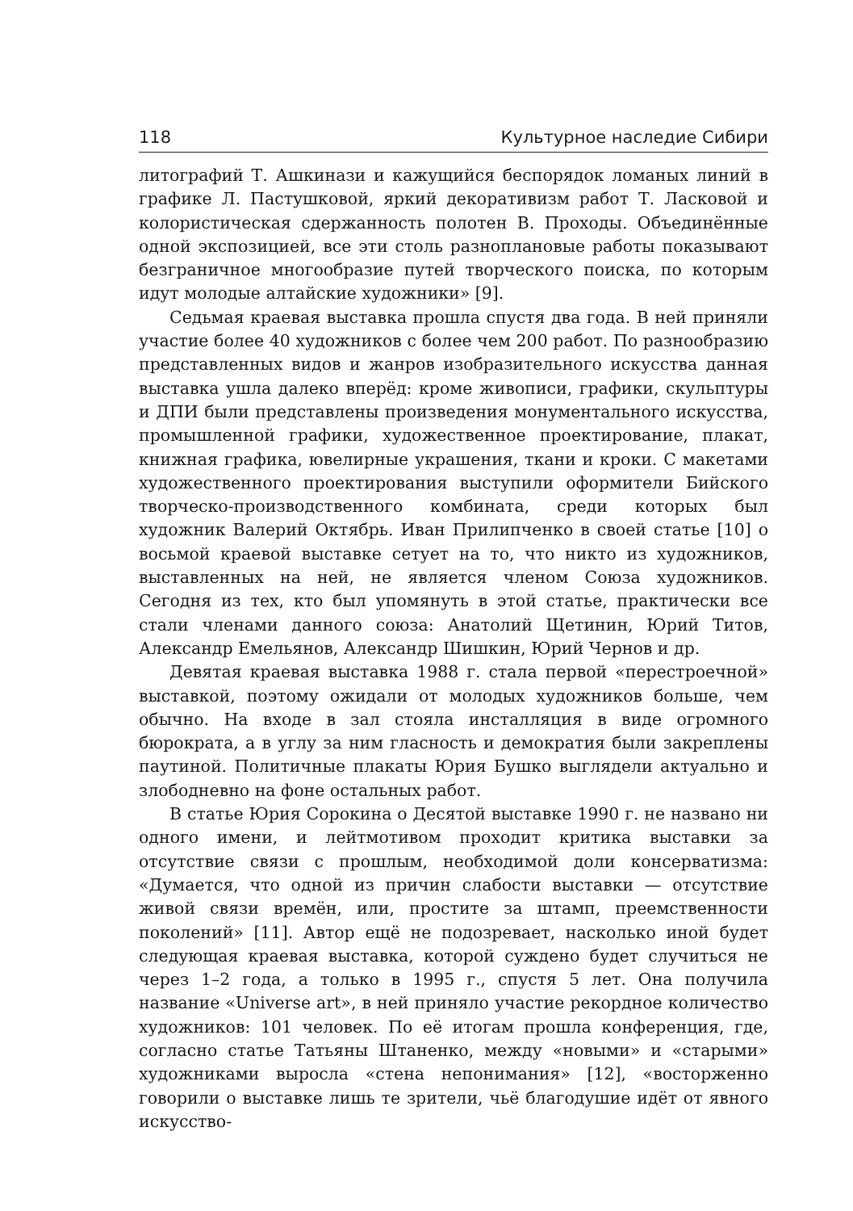118 Культурное наследие Сибири
литографий Т. Ашкинази и кажущийся беспорядок ломаных линий в графике Л. Пастушковой, яркий декоративизм работ Т. Ласковой и колористическая сдержанность полотен В. Проходы. Объединённые одной экспозицией, все эти столь разноплановые работы показывают безграничное многообразие путей творческого поиска, по которым идут молодые алтайские художники» [9].
Седьмая краевая выставка прошла спустя два года. В ней приняли участие более 40 художников с более чем 200 работ. По разнообразию представленных видов и жанров изобразительного искусства данная выставка ушла далеко вперёд: кроме живописи, графики, скульптуры и ДПИ были представлены произведения монументального искусства, промышленной графики, художественное проектирование, плакат, книжная графика, ювелирные украшения, ткани и кроки. С макетами художественного проектирования выступили оформители Бийского творческо-производственного комбината, среди которых был художник Валерий Октябрь. Иван Прилипченко в своей статье [10] о восьмой краевой выставке сетует на то, что никто из художников, выставленных на ней, не является членом Союза художников. Сегодня из тех, кто был упомянуть в этой статье, практически все стали членами данного союза: Анатолий Щетинин, Юрий Титов, Александр Емельянов, Александр Шишкин, Юрий Чернов и др.
Девятая краевая выставка 1988 г. стала первой «перестроечной» выставкой, поэтому ожидали от молодых художников больше, чем обычно. На входе в зал стояла инсталляция в виде огромного бюрократа, а в углу за ним гласность и демократия были закреплены паутиной. Политичные плакаты Юрия Бушко выглядели актуально и злободневно на фоне остальных работ.
В статье Юрия Сорокина о Десятой выставке 1990 г. не названо ни одного имени, и лейтмотивом проходит критика выставки за отсутствие связи с прошлым, необходимой доли консерватизма: «Думается, что одной из причин слабости выставки — отсутствие живой связи времён, или, простите за штамп, преемственности поколений» [11]. Автор ещё не подозревает, насколько иной будет следующая краевая выставка, которой суждено будет случиться не через 1–2 года, а только в 1995 г., спустя 5 лет. Она получила название «Universe art», в ней приняло участие рекордное количество художников: 101 человек. По её итогам прошла конференция, где, согласно статье Татьяны Штаненко, между «новыми» и «старыми» художниками выросла «стена непонимания» [12], «восторженно говорили о выставке лишь те зрители, чьё благодушие идёт от явного искусство-